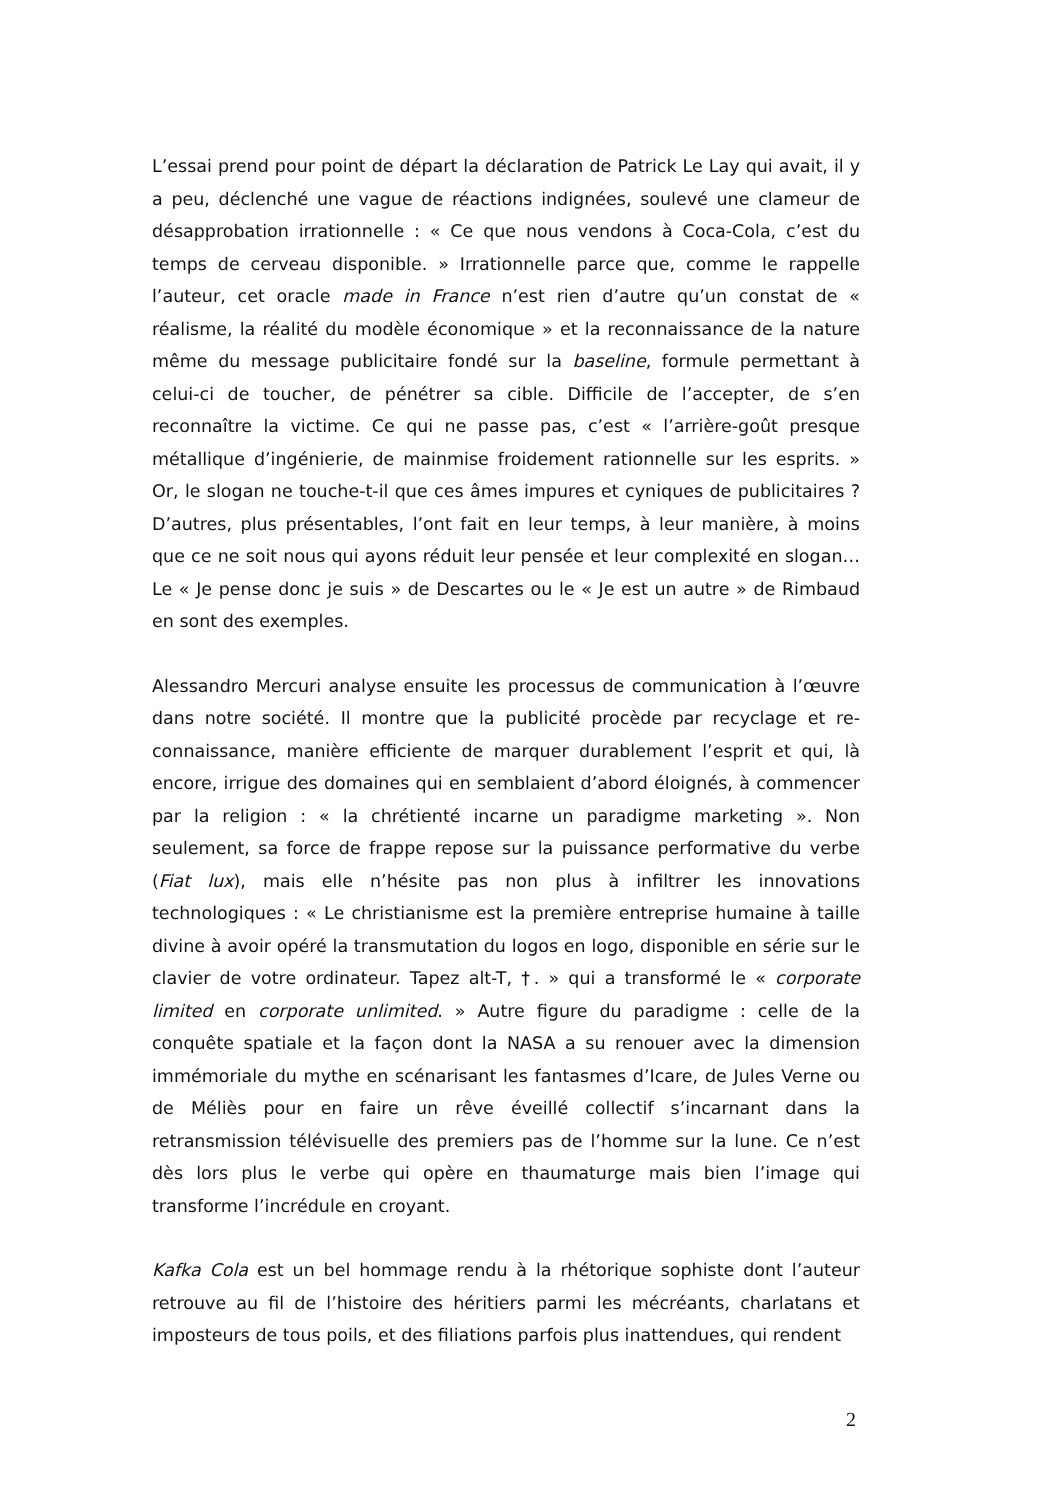L’essai prend pour point de départ la déclaration de Patrick Le Lay qui avait, il y a peu, déclenché une vague de réactions indignées, soulevé une clameur de désapprobation irrationnelle : « Ce que nous vendons à Coca-Cola, c’est du temps de cerveau disponible. » Irrationnelle parce que, comme le rappelle l’auteur, cet oracle made in France n’est rien d’autre qu’un constat de « réalisme, la réalité du modèle économique » et la reconnaissance de la nature même du message publicitaire fondé sur la baseline, formule permettant à celui-ci de toucher, de pénétrer sa cible. Difficile de l’accepter, de s’en reconnaître la victime. Ce qui ne passe pas, c’est « l’arrière-goût presque métallique d’ingénierie, de mainmise froidement rationnelle sur les esprits. » Or, le slogan ne touche-t-il que ces âmes impures et cyniques de publicitaires ? D’autres, plus présentables, l’ont fait en leur temps, à leur manière, à moins que ce ne soit nous qui ayons réduit leur pensée et leur complexité en slogan… Le « Je pense donc je suis » de Descartes ou le « Je est un autre » de Rimbaud en sont des exemples.
Alessandro Mercuri analyse ensuite les processus de communication à l’œuvre dans notre société. Il montre que la publicité procède par recyclage et re-connaissance, manière efficiente de marquer durablement l’esprit et qui, là encore, irrigue des domaines qui en semblaient d’abord éloignés, à commencer par la religion : « la chrétienté incarne un paradigme marketing ». Non seulement, sa force de frappe repose sur la puissance performative du verbe (Fiat lux), mais elle n’hésite pas non plus à infiltrer les innovations technologiques : « Le christianisme est la première entreprise humaine à taille divine à avoir opéré la transmutation du logos en logo, disponible en série sur le clavier de votre ordinateur. Tapez alt-T, †. » qui a transformé le « corporate limited en corporate unlimited. » Autre figure du paradigme : celle de la conquête spatiale et la façon dont la NASA a su renouer avec la dimension immémoriale du mythe en scénarisant les fantasmes d’Icare, de Jules Verne ou de Méliès pour en faire un rêve éveillé collectif s’incarnant dans la retransmission télévisuelle des premiers pas de l’homme sur la lune. Ce n’est dès lors plus le verbe qui opère en thaumaturge mais bien l’image qui transforme l’incrédule en croyant.
Kafka Cola est un bel hommage rendu à la rhétorique sophiste dont l’auteur retrouve au fil de l’histoire des héritiers parmi les mécréants, charlatans et imposteurs de tous poils, et des filiations parfois plus inattendues, qui rendent
2